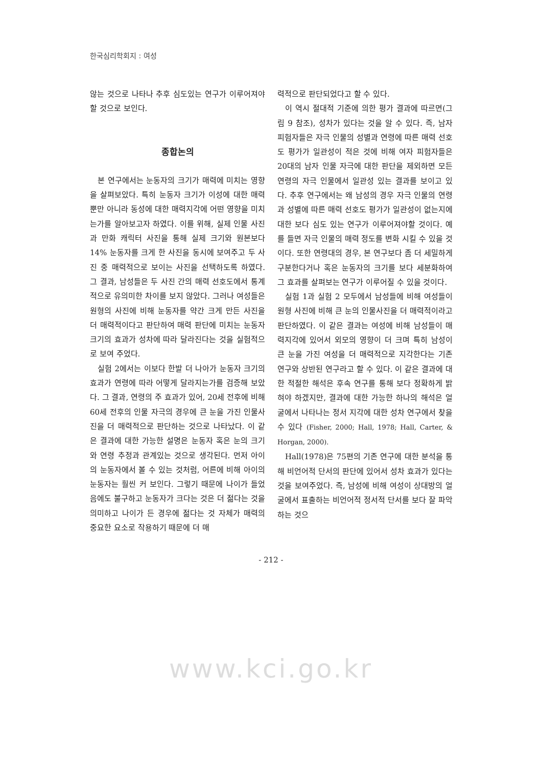한국심리학회지 : 여성
않는 것으로 나타나 추후 심도있는 연구가 이루어져야할 것으로 보인다.
종합논의
본 연구에서는 눈동자의 크기가 매력에 미치는 영향을 살펴보았다. 특히 눈동자 크기가 이성에 대한 매력뿐만 아니라 동성에 대한 매력지각에 어떤 영향을 미치는가를 알아보고자 하였다. 이를 위해, 실제 인물 사진과 만화 캐릭터 사진을 통해 실제 크기와 원본보다 14% 눈동자를 크게 한 사진을 동시에 보여주고 두 사진 중 매력적으로 보이는 사진을 선택하도록 하였다. 그 결과, 남성들은 두 사진 간의 매력 선호도에서 통계적으로 유의미한 차이를 보지 않았다. 그러나 여성들은 원형의 사진에 비해 눈동자를 약간 크게 만든 사진을 더 매력적이다고 판단하여 매력 판단에 미치는 눈동자 크기의 효과가 성차에 따라 달라진다는 것을 실험적으로 보여 주었다.
실험 2에서는 이보다 한발 더 나아가 눈동자 크기의 효과가 연령에 따라 어떻게 달라지는가를 검증해 보았다. 그 결과, 연령의 주 효과가 있어, 20세 전후에 비해 60세 전후의 인물 자극의 경우에 큰 눈을 가진 인물사진을 더 매력적으로 판단하는 것으로 나타났다. 이 같은 결과에 대한 가능한 설명은 눈동자 혹은 눈의 크기와 연령 추정과 관계있는 것으로 생각된다. 먼저 아이의 눈동자에서 볼 수 있는 것처럼, 어른에 비해 아이의 눈동자는 훨씬 커 보인다. 그렇기 때문에 나이가 들었음에도 불구하고 눈동자가 크다는 것은 더 젊다는 것을 의미하고 나이가 든 경우에 젊다는 것 자체가 매력의 중요한 요소로 작용하기 때문에 더 매
력적으로 판단되었다고 할 수 있다.
이 역시 절대적 기준에 의한 평가 결과에 따르면(그림 9 참조), 성차가 있다는 것을 알 수 있다. 즉, 남자 피험자들은 자극 인물의 성별과 연령에 따른 매력 선호도 평가가 일관성이 적은 것에 비해 여자 피험자들은 20대의 남자 인물 자극에 대한 판단을 제외하면 모든 연령의 자극 인물에서 일관성 있는 결과를 보이고 있다. 추후 연구에서는 왜 남성의 경우 자극 인물의 연령과 성별에 따른 매력 선호도 평가가 일관성이 없는지에 대한 보다 심도 있는 연구가 이루어져야할 것이다. 예를 들면 자극 인물의 매력 정도를 변화 시킬 수 있을 것이다. 또한 연령대의 경우, 본 연구보다 좀 더 세밀하게 구분한다거나 혹은 눈동자의 크기를 보다 세분화하여 그 효과를 살펴보는 연구가 이루어질 수 있을 것이다.
실험 1과 실험 2 모두에서 남성들에 비해 여성들이 원형 사진에 비해 큰 눈의 인물사진을 더 매력적이라고 판단하였다. 이 같은 결과는 여성에 비해 남성들이 매력지각에 있어서 외모의 영향이 더 크며 특히 남성이 큰 눈을 가진 여성을 더 매력적으로 지각한다는 기존 연구와 상반된 연구라고 할 수 있다. 이 같은 결과에 대한 적절한 해석은 후속 연구를 통해 보다 정확하게 밝혀야 하겠지만, 결과에 대한 가능한 하나의 해석은 얼굴에서 나타나는 정서 지각에 대한 성차 연구에서 찾을 수 있다 (Fisher, 2000; Hall, 1978; Hall, Carter, & Horgan, 2000).
Hall(1978)은 75편의 기존 연구에 대한 분석을 통해 비언어적 단서의 판단에 있어서 성차 효과가 있다는 것을 보여주었다. 즉, 남성에 비해 여성이 상대방의 얼굴에서 표출하는 비언어적 정서적 단서를 보다 잘 파악하는 것으
- 212 -
www.kci.go.kr